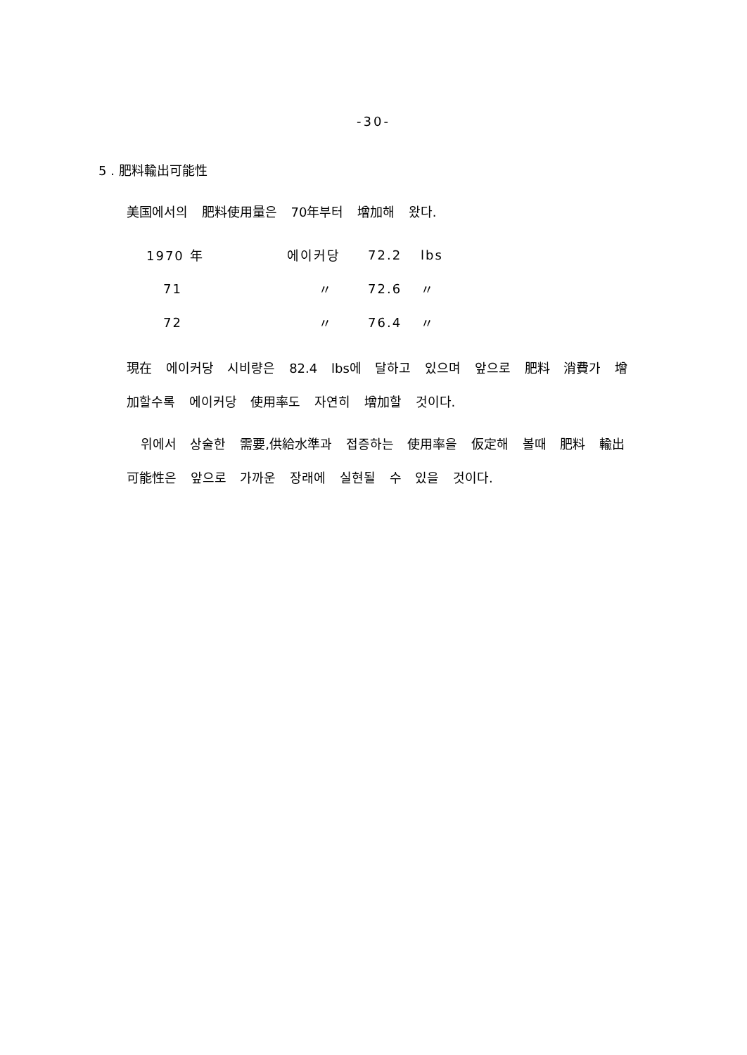-30-
5 . 肥料輸出可能性
美国에서의 肥料使用量은 70年부터 增加해 왔다.
| 1970 年 | 에이커당 | 72.2 | lbs |
| 71 | 〃 | 72.6 | 〃 |
| 72 | 〃 | 76.4 | 〃 |
現在 에이커당 시비량은 82.4 lbs에 달하고 있으며 앞으로 肥料 消費가 增加할수록 에이커당 使用率도 자연히 增加할 것이다.
위에서 상술한 需要,供給水準과 접증하는 使用率을 仮定해 볼때 肥料 輸出 可能性은 앞으로 가까운 장래에 실현될 수 있을 것이다.